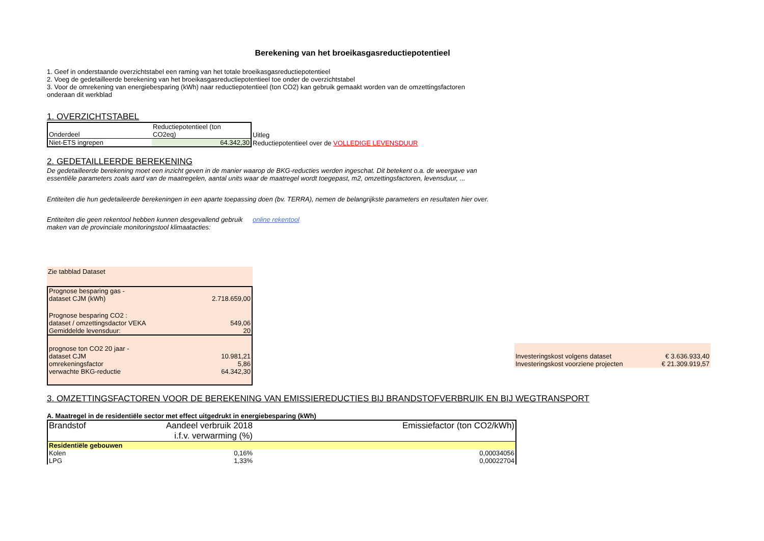Berekening van het broeikasgasreductiepotentieel
1. Geef in onderstaande overzichtstabel een raming van het totale broeikasgasreductiepotentieel
2. Voeg de gedetailleerde berekening van het broeikasgasreductiepotentieel toe onder de overzichtstabel
3. Voor de omrekening van energiebesparing (kWh) naar reductiepotentieel (ton CO2) kan gebruik gemaakt worden van de omzettingsfactoren
onderaan dit werkblad
1. OVERZICHTSTABEL
| Onderdeel | Reductiepotentieel (ton CO2eq) | Uitleg |
| Niet-ETS ingrepen | 64.342,30 | Reductiepotentieel over de VOLLEDIGE LEVENSDUUR |
2. GEDETAILLEERDE BEREKENING
De gedetailleerde berekening moet een inzicht geven in de manier waarop de BKG-reducties werden ingeschat. Dit betekent o.a. de weergave van
essentiële parameters zoals aard van de maatregelen, aantal units waar de maatregel wordt toegepast, m2, omzettingsfactoren, levensduur, ...
Entiteiten die hun gedetaileerde berekeningen in een aparte toepassing doen (bv. TERRA), nemen de belangrijkste parameters en resultaten hier over.
Entiteiten die geen rekentool hebben kunnen desgevallend gebruik maken van de provinciale monitoringstool klimaatacties:
online rekentool
Zie tabblad Dataset
| Prognose besparing gas - dataset CJM (kWh) | 2.718.659,00 |
| Prognose besparing CO2 : dataset / omzettingsdactor VEKA | 549,06 |
| Gemiddelde levensduur: | 20 |
| prognose ton CO2 20 jaar - dataset CJM | 10.981,21 |
| omrekeningsfactor | 5,86 |
| verwachte BKG-reductie | 64.342,30 |
| Investeringskost volgens dataset | € 3.636.933,40 |
| Investeringskost voorziene projecten | € 21.309.919,57 |
3. OMZETTINGSFACTOREN VOOR DE BEREKENING VAN EMISSIEREDUCTIES BIJ BRANDSTOFVERBRUIK EN BIJ WEGTRANSPORT
A. Maatregel in de residentiële sector met effect uitgedrukt in energiebesparing (kWh)
| Brandstof | Aandeel verbruik 2018 i.f.v. verwarming (%) | Emissiefactor (ton CO2/kWh) |
| Residentiële gebouwen | | |
| Kolen | 0,16% | 0,00034056 |
| LPG | 1,33% | 0,00022704 |